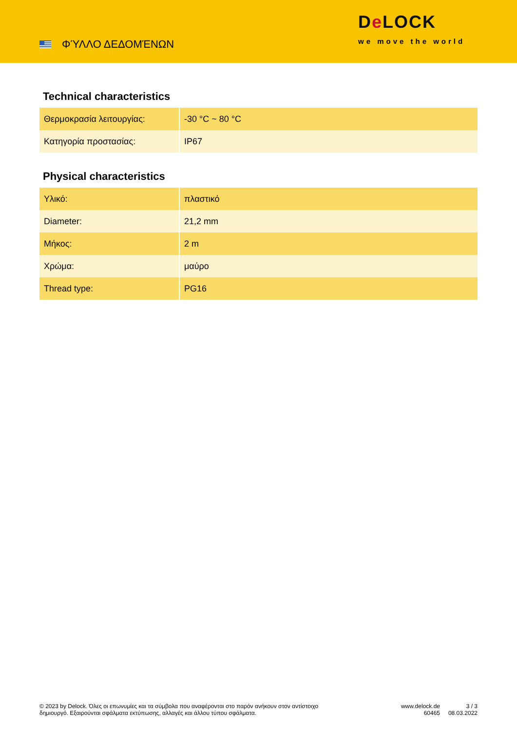ΦΎΛΛΟ ΔΕΔΟΜΈΝΩΝ
De LOCK
we move the world
Technical characteristics
| Θερμοκρασία λειτουργίας: | -30 °C ~ 80 °C |
| Κατηγορία προστασίας: | IP67 |
Physical characteristics
| Υλικό: | πλαστικό |
| Diameter: | 21,2 mm |
| Μήκος: | 2 m |
| Χρώμα: | μαύρο |
| Thread type: | PG16 |
© 2023 by Delock. Όλες οι επωνυμίες και τα σύμβολα που αναφέρονται στο παρόν ανήκουν στον αντίστοιχο δημιουργό. Εξαιρούνται σφάλματα εκτύπωσης, αλλαγές και άλλου τύπου σφάλματα.
www.delock.de
60465
3 / 3
08.03.2022